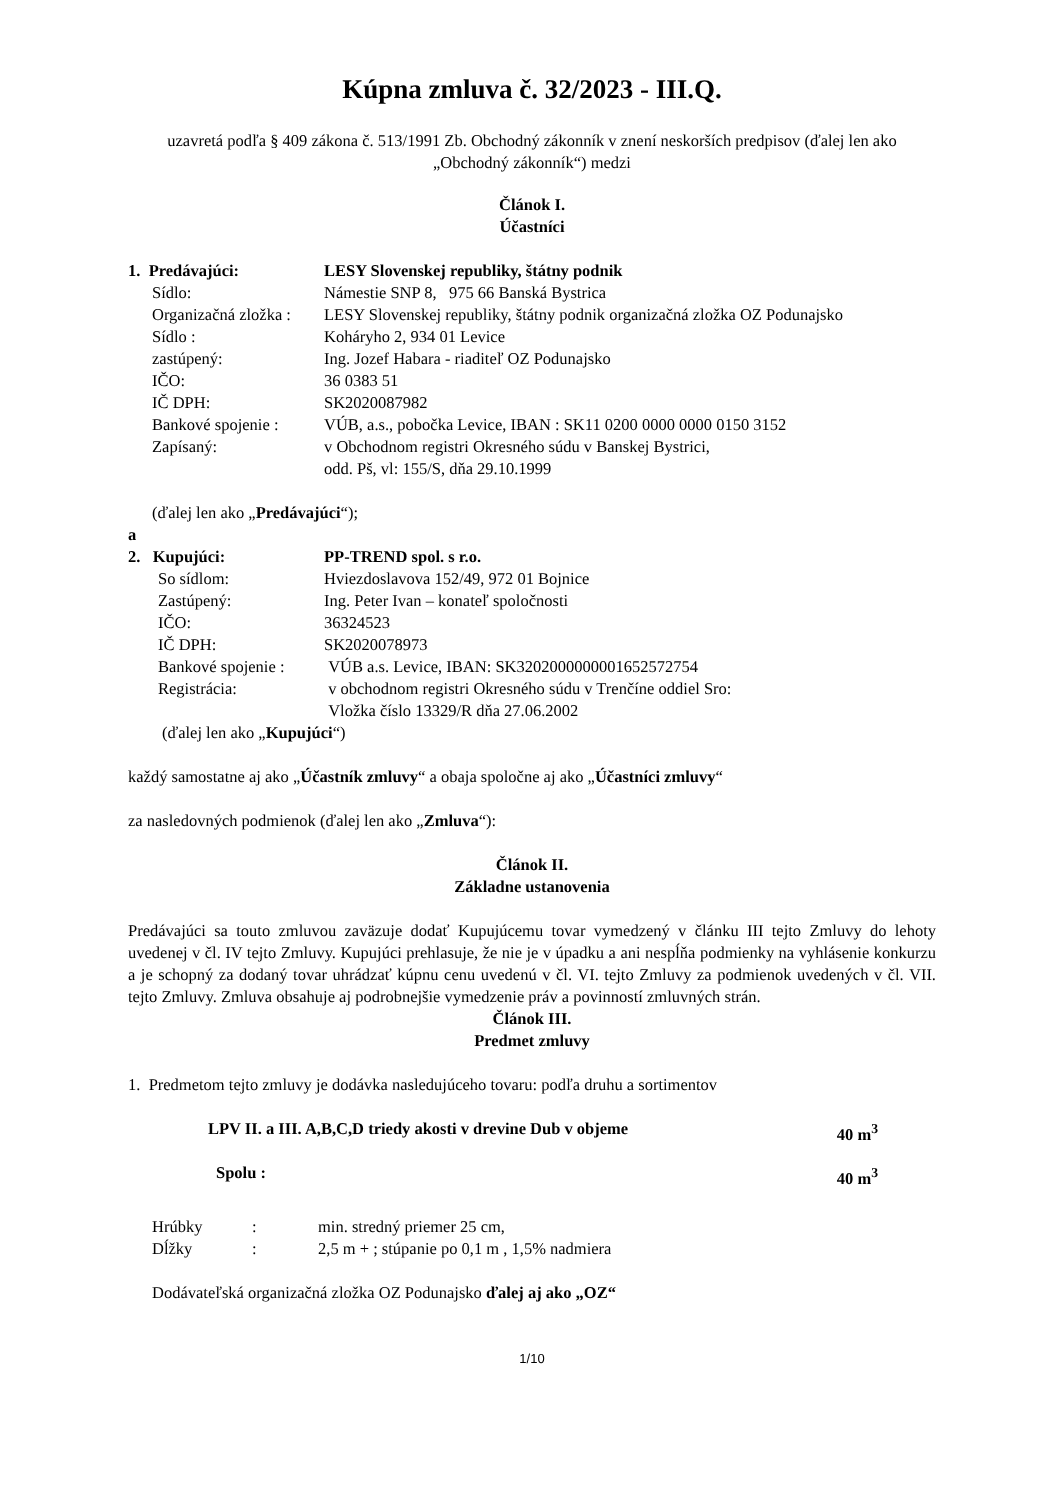Kúpna zmluva č. 32/2023 - III.Q.
uzavretá podľa § 409 zákona č. 513/1991 Zb. Obchodný zákonník v znení neskorších predpisov (ďalej len ako „Obchodný zákonník“) medzi
Článok I.
Účastníci
| 1. Predávajúci: | LESY Slovenskej republiky, štátny podnik |
| Sídlo: | Námestie SNP 8, 975 66 Banská Bystrica |
| Organizačná zložka : | LESY Slovenskej republiky, štátny podnik organizačná zložka OZ Podunajsko |
| Sídlo : | Koháryho 2, 934 01 Levice |
| zastúpený: | Ing. Jozef Habara - riaditeľ OZ Podunajsko |
| IČO: | 36 0383 51 |
| IČ DPH: | SK2020087982 |
| Bankové spojenie : | VÚB, a.s., pobočka Levice, IBAN : SK11 0200 0000 0000 0150 3152 |
| Zapísaný: | v Obchodnom registri Okresného súdu v Banskej Bystrici, odd. Pš, vl: 155/S, dňa 29.10.1999 |
(ďalej len ako „Predávajúci“);
a
| 2. Kupujúci: | PP-TREND spol. s r.o. |
| So sídlom: | Hviezdoslavova 152/49, 972 01 Bojnice |
| Zastúpený: | Ing. Peter Ivan – konateľ spoločnosti |
| IČO: | 36324523 |
| IČ DPH: | SK2020078973 |
| Bankové spojenie : | VÚB a.s. Levice, IBAN: SK3202000000001652572754 |
| Registrácia: | v obchodnom registri Okresného súdu v Trenčíne oddiel Sro: Vložka číslo 13329/R dňa 27.06.2002 |
(ďalej len ako „Kupujúci“)
každý samostatne aj ako „Účastník zmluvy“ a obaja spoločne aj ako „Účastníci zmluvy“
za nasledovných podmienok (ďalej len ako „Zmluva“):
Článok II.
Základne ustanovenia
Predávajúci sa touto zmluvou zaväzuje dodať Kupujúcemu tovar vymedzený v článku III tejto Zmluvy do lehoty uvedenej v čl. IV tejto Zmluvy. Kupujúci prehlasuje, že nie je v úpadku a ani nespĺňa podmienky na vyhlásenie konkurzu a je schopný za dodaný tovar uhrádzať kúpnu cenu uvedenú v čl. VI. tejto Zmluvy za podmienok uvedených v čl. VII. tejto Zmluvy. Zmluva obsahuje aj podrobnejšie vymedzenie práv a povinností zmluvných strán.
Článok III.
Predmet zmluvy
1. Predmetom tejto zmluvy je dodávka nasledujúceho tovaru: podľa druhu a sortimentov
| LPV II. a III. A,B,C,D triedy akosti v drevine Dub v objeme | 40 m<sup>3</sup> |
| Spolu : | 40 m<sup>3</sup> |
| Hrúbky | : | min. stredný priemer 25 cm, |
| Dĺžky | : | 2,5 m + ; stúpanie po 0,1 m , 1,5% nadmiera |
Dodávateľská organizačná zložka OZ Podunajsko ďalej aj ako „OZ“
1/10